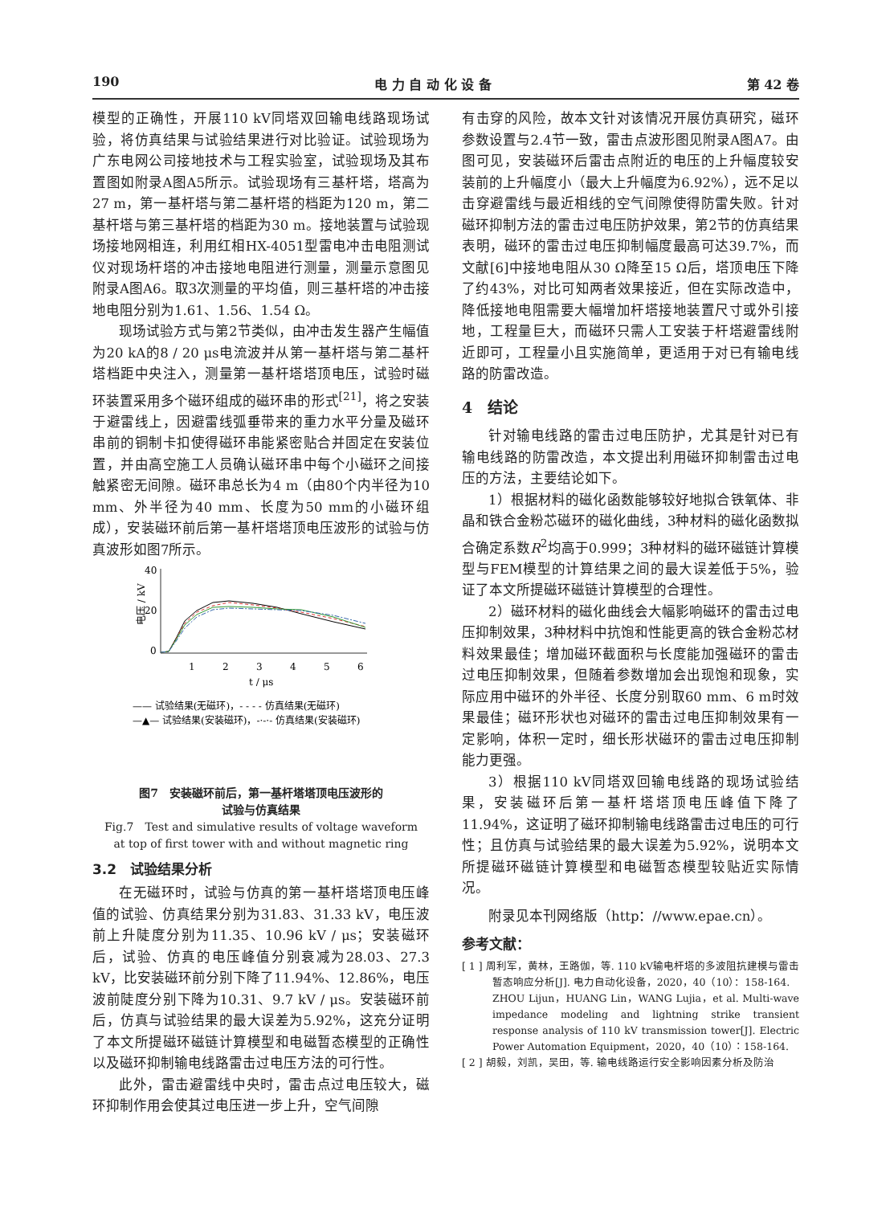190 电 力 自 动 化 设 备 第 42 卷
模型的正确性，开展110 kV同塔双回输电线路现场试验，将仿真结果与试验结果进行对比验证。试验现场为广东电网公司接地技术与工程实验室，试验现场及其布置图如附录A图A5所示。试验现场有三基杆塔，塔高为27 m，第一基杆塔与第二基杆塔的档距为120 m，第二基杆塔与第三基杆塔的档距为30 m。接地装置与试验现场接地网相连，利用红相HX-4051型雷电冲击电阻测试仪对现场杆塔的冲击接地电阻进行测量，测量示意图见附录A图A6。取3次测量的平均值，则三基杆塔的冲击接地电阻分别为1.61、1.56、1.54 Ω。
现场试验方式与第2节类似，由冲击发生器产生幅值为20 kA的8 / 20 μs电流波并从第一基杆塔与第二基杆塔档距中央注入，测量第一基杆塔塔顶电压，试验时磁环装置采用多个磁环组成的磁环串的形式<sup>[21]</sup>，将之安装于避雷线上，因避雷线弧垂带来的重力水平分量及磁环串前的铜制卡扣使得磁环串能紧密贴合并固定在安装位置，并由高空施工人员确认磁环串中每个小磁环之间接触紧密无间隙。磁环串总长为4 m（由80个内半径为10 mm、外半径为40 mm、长度为50 mm的小磁环组成），安装磁环前后第一基杆塔塔顶电压波形的试验与仿真波形如图7所示。
40
20
0
电压 / kV
1
2
3
4
5
6
t / μs
—— 试验结果(无磁环)，- - - - 仿真结果(无磁环)
—▲— 试验结果(安装磁环)，-·-·- 仿真结果(安装磁环)
图7　安装磁环前后，第一基杆塔塔顶电压波形的
试验与仿真结果
Fig.7　Test and simulative results of voltage waveform
at top of first tower with and without magnetic ring
3.2　试验结果分析
在无磁环时，试验与仿真的第一基杆塔塔顶电压峰值的试验、仿真结果分别为31.83、31.33 kV，电压波前上升陡度分别为11.35、10.96 kV / μs；安装磁环后，试验、仿真的电压峰值分别衰减为28.03、27.3 kV，比安装磁环前分别下降了11.94%、12.86%，电压波前陡度分别下降为10.31、9.7 kV / μs。安装磁环前后，仿真与试验结果的最大误差为5.92%，这充分证明了本文所提磁环磁链计算模型和电磁暂态模型的正确性以及磁环抑制输电线路雷击过电压方法的可行性。
此外，雷击避雷线中央时，雷击点过电压较大，磁环抑制作用会使其过电压进一步上升，空气间隙
有击穿的风险，故本文针对该情况开展仿真研究，磁环参数设置与2.4节一致，雷击点波形图见附录A图A7。由图可见，安装磁环后雷击点附近的电压的上升幅度较安装前的上升幅度小（最大上升幅度为6.92%），远不足以击穿避雷线与最近相线的空气间隙使得防雷失败。针对磁环抑制方法的雷击过电压防护效果，第2节的仿真结果表明，磁环的雷击过电压抑制幅度最高可达39.7%，而文献[6]中接地电阻从30 Ω降至15 Ω后，塔顶电压下降了约43%，对比可知两者效果接近，但在实际改造中，降低接地电阻需要大幅增加杆塔接地装置尺寸或外引接地，工程量巨大，而磁环只需人工安装于杆塔避雷线附近即可，工程量小且实施简单，更适用于对已有输电线路的防雷改造。
4　结论
针对输电线路的雷击过电压防护，尤其是针对已有输电线路的防雷改造，本文提出利用磁环抑制雷击过电压的方法，主要结论如下。
1）根据材料的磁化函数能够较好地拟合铁氧体、非晶和铁合金粉芯磁环的磁化曲线，3种材料的磁化函数拟合确定系数R<sup>2</sup>均高于0.999；3种材料的磁环磁链计算模型与FEM模型的计算结果之间的最大误差低于5%，验证了本文所提磁环磁链计算模型的合理性。
2）磁环材料的磁化曲线会大幅影响磁环的雷击过电压抑制效果，3种材料中抗饱和性能更高的铁合金粉芯材料效果最佳；增加磁环截面积与长度能加强磁环的雷击过电压抑制效果，但随着参数增加会出现饱和现象，实际应用中磁环的外半径、长度分别取60 mm、6 m时效果最佳；磁环形状也对磁环的雷击过电压抑制效果有一定影响，体积一定时，细长形状磁环的雷击过电压抑制能力更强。
3）根据110 kV同塔双回输电线路的现场试验结果，安装磁环后第一基杆塔塔顶电压峰值下降了11.94%，这证明了磁环抑制输电线路雷击过电压的可行性；且仿真与试验结果的最大误差为5.92%，说明本文所提磁环磁链计算模型和电磁暂态模型较贴近实际情况。
附录见本刊网络版（http：//www.epae.cn）。
参考文献：
[ 1 ] 周利军，黄林，王路伽，等. 110 kV输电杆塔的多波阻抗建模与雷击暂态响应分析[J]. 电力自动化设备，2020，40（10）：158-164.
ZHOU Lijun，HUANG Lin，WANG Lujia，et al. Multi-wave impedance modeling and lightning strike transient response analysis of 110 kV transmission tower[J]. Electric Power Automation Equipment，2020，40（10）：158-164.
[ 2 ] 胡毅，刘凯，吴田，等. 输电线路运行安全影响因素分析及防治